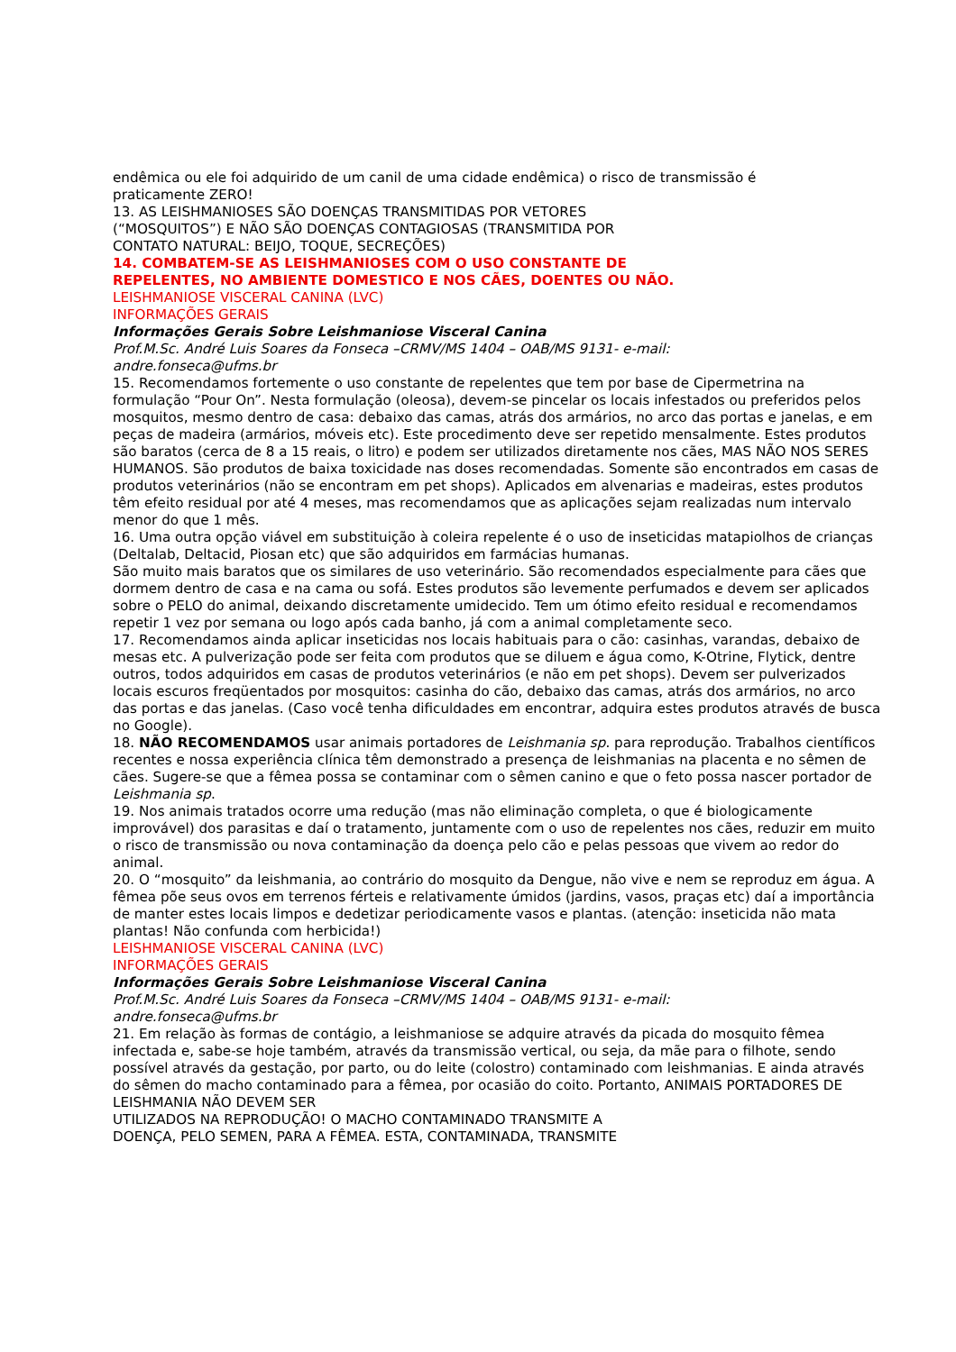endêmica ou ele foi adquirido de um canil de uma cidade endêmica) o risco de transmissão é
praticamente ZERO!
13. AS LEISHMANIOSES SÃO DOENÇAS TRANSMITIDAS POR VETORES
(“MOSQUITOS”) E NÃO SÃO DOENÇAS CONTAGIOSAS (TRANSMITIDA POR
CONTATO NATURAL: BEIJO, TOQUE, SECREÇÕES)
14. COMBATEM-SE AS LEISHMANIOSES COM O USO CONSTANTE DE
REPELENTES, NO AMBIENTE DOMESTICO E NOS CÃES, DOENTES OU NÃO.
LEISHMANIOSE VISCERAL CANINA (LVC)
INFORMAÇÕES GERAIS
Informações Gerais Sobre Leishmaniose Visceral Canina
Prof.M.Sc. André Luis Soares da Fonseca –CRMV/MS 1404 – OAB/MS 9131- e-mail:
andre.fonseca@ufms.br
15. Recomendamos fortemente o uso constante de repelentes que tem por base de Cipermetrina na formulação “Pour On”. Nesta formulação (oleosa), devem-se pincelar os locais infestados ou preferidos pelos mosquitos, mesmo dentro de casa: debaixo das camas, atrás dos armários, no arco das portas e janelas, e em peças de madeira (armários, móveis etc). Este procedimento deve ser repetido mensalmente. Estes produtos são baratos (cerca de 8 a 15 reais, o litro) e podem ser utilizados diretamente nos cães, MAS NÃO NOS SERES HUMANOS. São produtos de baixa toxicidade nas doses recomendadas. Somente são encontrados em casas de produtos veterinários (não se encontram em pet shops). Aplicados em alvenarias e madeiras, estes produtos têm efeito residual por até 4 meses, mas recomendamos que as aplicações sejam realizadas num intervalo menor do que 1 mês.
16. Uma outra opção viável em substituição à coleira repelente é o uso de inseticidas matapiolhos de crianças (Deltalab, Deltacid, Piosan etc) que são adquiridos em farmácias humanas.
São muito mais baratos que os similares de uso veterinário. São recomendados especialmente para cães que dormem dentro de casa e na cama ou sofá. Estes produtos são levemente perfumados e devem ser aplicados sobre o PELO do animal, deixando discretamente umidecido. Tem um ótimo efeito residual e recomendamos repetir 1 vez por semana ou logo após cada banho, já com a animal completamente seco.
17. Recomendamos ainda aplicar inseticidas nos locais habituais para o cão: casinhas, varandas, debaixo de mesas etc. A pulverização pode ser feita com produtos que se diluem e água como, K-Otrine, Flytick, dentre outros, todos adquiridos em casas de produtos veterinários (e não em pet shops). Devem ser pulverizados locais escuros freqüentados por mosquitos: casinha do cão, debaixo das camas, atrás dos armários, no arco das portas e das janelas. (Caso você tenha dificuldades em encontrar, adquira estes produtos através de busca no Google).
18. NÃO RECOMENDAMOS usar animais portadores de Leishmania sp. para reprodução. Trabalhos científicos recentes e nossa experiência clínica têm demonstrado a presença de leishmanias na placenta e no sêmen de cães. Sugere-se que a fêmea possa se contaminar com o sêmen canino e que o feto possa nascer portador de Leishmania sp.
19. Nos animais tratados ocorre uma redução (mas não eliminação completa, o que é biologicamente improvável) dos parasitas e daí o tratamento, juntamente com o uso de repelentes nos cães, reduzir em muito o risco de transmissão ou nova contaminação da doença pelo cão e pelas pessoas que vivem ao redor do animal.
20. O “mosquito” da leishmania, ao contrário do mosquito da Dengue, não vive e nem se reproduz em água. A fêmea põe seus ovos em terrenos férteis e relativamente úmidos (jardins, vasos, praças etc) daí a importância de manter estes locais limpos e dedetizar periodicamente vasos e plantas. (atenção: inseticida não mata plantas! Não confunda com herbicida!)
LEISHMANIOSE VISCERAL CANINA (LVC)
INFORMAÇÕES GERAIS
Informações Gerais Sobre Leishmaniose Visceral Canina
Prof.M.Sc. André Luis Soares da Fonseca –CRMV/MS 1404 – OAB/MS 9131- e-mail:
andre.fonseca@ufms.br
21. Em relação às formas de contágio, a leishmaniose se adquire através da picada do mosquito fêmea infectada e, sabe-se hoje também, através da transmissão vertical, ou seja, da mãe para o filhote, sendo possível através da gestação, por parto, ou do leite (colostro) contaminado com leishmanias. E ainda através do sêmen do macho contaminado para a fêmea, por ocasião do coito. Portanto, ANIMAIS PORTADORES DE LEISHMANIA NÃO DEVEM SER
UTILIZADOS NA REPRODUÇÃO! O MACHO CONTAMINADO TRANSMITE A
DOENÇA, PELO SEMEN, PARA A FÊMEA. ESTA, CONTAMINADA, TRANSMITE